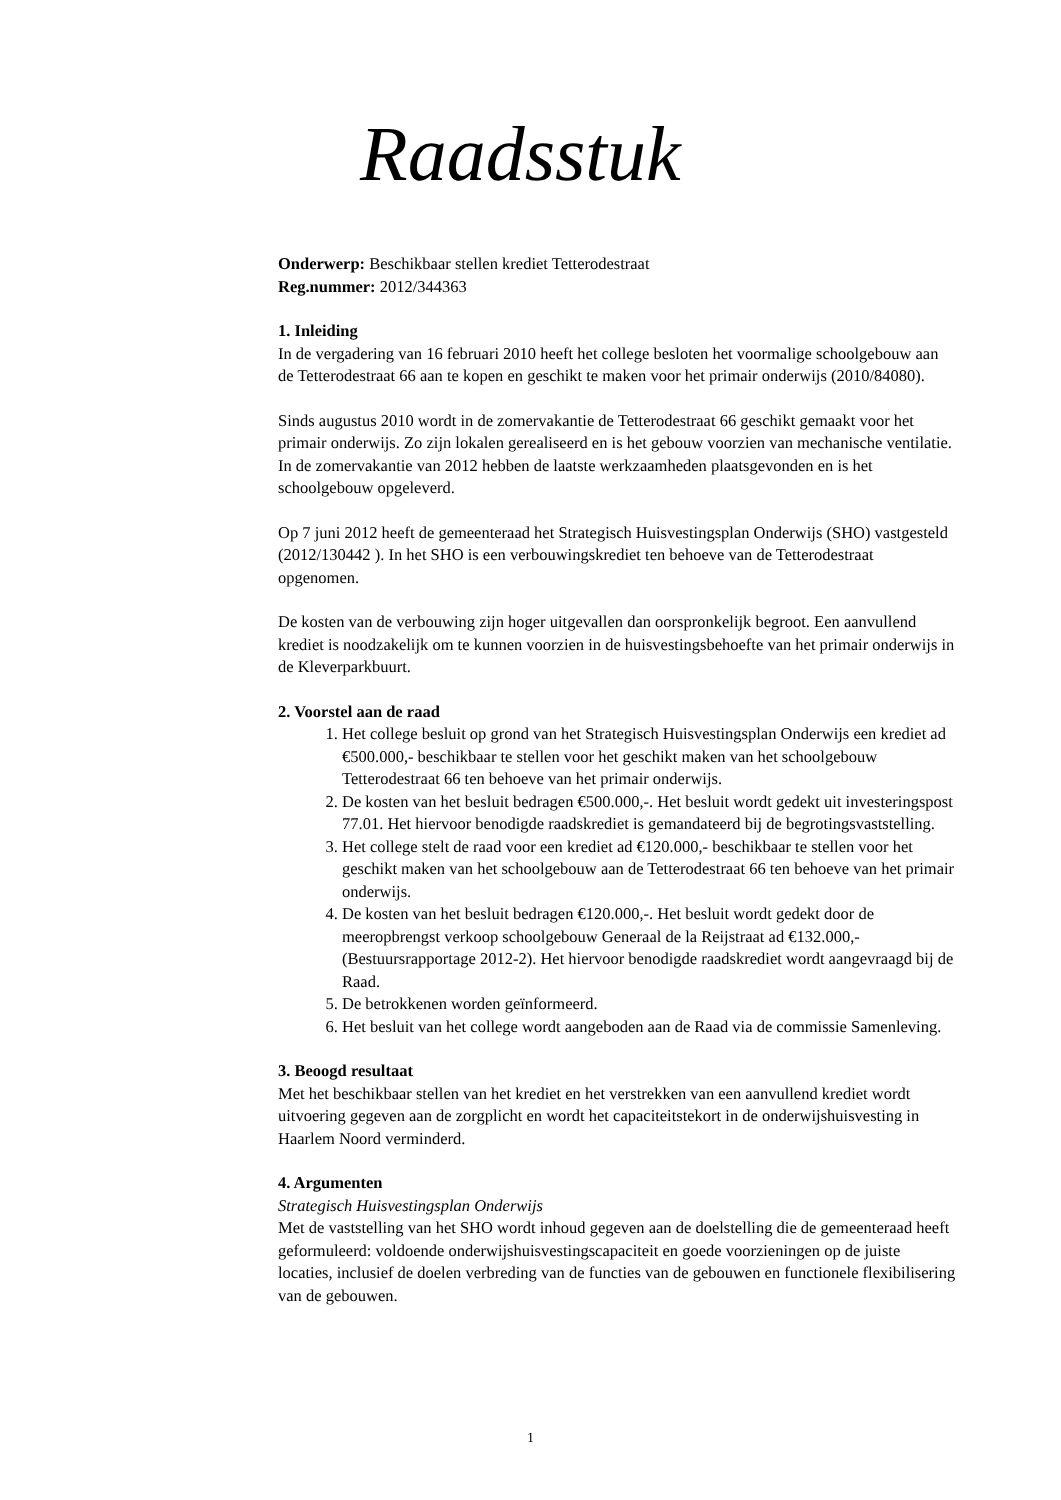Raadsstuk
Onderwerp: Beschikbaar stellen krediet Tetterodestraat
Reg.nummer: 2012/344363
1. Inleiding
In de vergadering van 16 februari 2010 heeft het college besloten het voormalige schoolgebouw aan de Tetterodestraat 66 aan te kopen en geschikt te maken voor het primair onderwijs (2010/84080).
Sinds augustus 2010 wordt in de zomervakantie de Tetterodestraat 66 geschikt gemaakt voor het primair onderwijs. Zo zijn lokalen gerealiseerd en is het gebouw voorzien van mechanische ventilatie. In de zomervakantie van 2012 hebben de laatste werkzaamheden plaatsgevonden en is het schoolgebouw opgeleverd.
Op 7 juni 2012 heeft de gemeenteraad het Strategisch Huisvestingsplan Onderwijs (SHO) vastgesteld (2012/130442 ). In het SHO is een verbouwingskrediet ten behoeve van de Tetterodestraat opgenomen.
De kosten van de verbouwing zijn hoger uitgevallen dan oorspronkelijk begroot. Een aanvullend krediet is noodzakelijk om te kunnen voorzien in de huisvestingsbehoefte van het primair onderwijs in de Kleverparkbuurt.
2. Voorstel aan de raad
1. Het college besluit op grond van het Strategisch Huisvestingsplan Onderwijs een krediet ad €500.000,- beschikbaar te stellen voor het geschikt maken van het schoolgebouw Tetterodestraat 66 ten behoeve van het primair onderwijs.
2. De kosten van het besluit bedragen €500.000,-. Het besluit wordt gedekt uit investeringspost 77.01. Het hiervoor benodigde raadskrediet is gemandateerd bij de begrotingsvaststelling.
3. Het college stelt de raad voor een krediet ad €120.000,- beschikbaar te stellen voor het geschikt maken van het schoolgebouw aan de Tetterodestraat 66 ten behoeve van het primair onderwijs.
4. De kosten van het besluit bedragen €120.000,-. Het besluit wordt gedekt door de meeropbrengst verkoop schoolgebouw Generaal de la Reijstraat ad €132.000,- (Bestuursrapportage 2012-2). Het hiervoor benodigde raadskrediet wordt aangevraagd bij de Raad.
5. De betrokkenen worden geïnformeerd.
6. Het besluit van het college wordt aangeboden aan de Raad via de commissie Samenleving.
3. Beoogd resultaat
Met het beschikbaar stellen van het krediet en het verstrekken van een aanvullend krediet wordt uitvoering gegeven aan de zorgplicht en wordt het capaciteitstekort in de onderwijshuisvesting in Haarlem Noord verminderd.
4. Argumenten
Strategisch Huisvestingsplan Onderwijs
Met de vaststelling van het SHO wordt inhoud gegeven aan de doelstelling die de gemeenteraad heeft geformuleerd: voldoende onderwijshuisvestingscapaciteit en goede voorzieningen op de juiste locaties, inclusief de doelen verbreding van de functies van de gebouwen en functionele flexibilisering van de gebouwen.
1